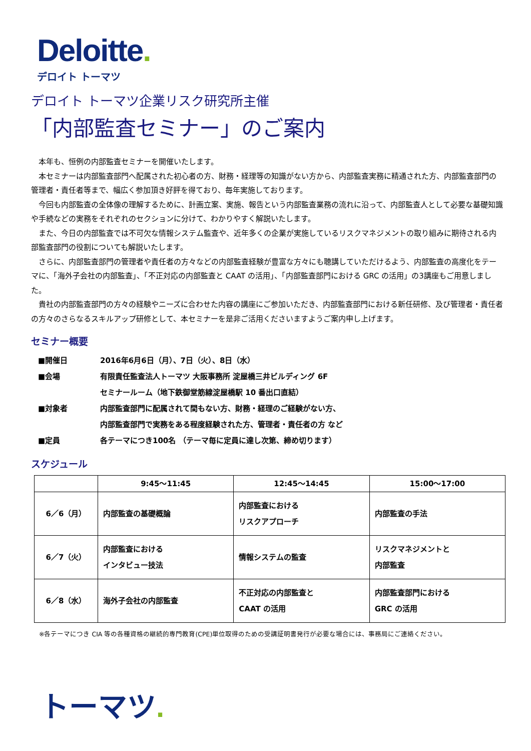Deloitte.
デロイト トーマツ
デロイト トーマツ企業リスク研究所主催
「内部監査セミナー」のご案内
本年も、恒例の内部監査セミナーを開催いたします。
本セミナーは内部監査部門へ配属された初心者の方、財務・経理等の知識がない方から、内部監査実務に精通された方、内部監査部門の管理者・責任者等まで、幅広く参加頂き好評を得ており、毎年実施しております。
今回も内部監査の全体像の理解するために、計画立案、実施、報告という内部監査業務の流れに沿って、内部監査人として必要な基礎知識や手続などの実務をそれぞれのセクションに分けて、わかりやすく解説いたします。
また、今日の内部監査では不可欠な情報システム監査や、近年多くの企業が実施しているリスクマネジメントの取り組みに期待される内部監査部門の役割についても解説いたします。
さらに、内部監査部門の管理者や責任者の方々などの内部監査経験が豊富な方々にも聴講していただけるよう、内部監査の高度化をテーマに、「海外子会社の内部監査」、「不正対応の内部監査と CAAT の活用」、「内部監査部門における GRC の活用」の3講座もご用意しました。
貴社の内部監査部門の方々の経験やニーズに合わせた内容の講座にご参加いただき、内部監査部門における新任研修、及び管理者・責任者の方々のさらなるスキルアップ研修として、本セミナーを是非ご活用くださいますようご案内申し上げます。
セミナー概要
■開催日 2016年6月6日（月）、7日（火）、8日（水）
■会場 有限責任監査法人トーマツ 大阪事務所 淀屋橋三井ビルディング 6F
セミナールーム（地下鉄御堂筋線淀屋橋駅 10 番出口直結）
■対象者 内部監査部門に配属されて間もない方、財務・経理のご経験がない方、
内部監査部門で実務をある程度経験された方、管理者・責任者の方 など
■定員 各テーマにつき100名 （テーマ毎に定員に達し次第、締め切ります）
スケジュール
| | 9:45～11:45 | 12:45～14:45 | 15:00～17:00 |
| --- | --- | --- | --- |
| 6／6（月） | 内部監査の基礎概論 | 内部監査における リスクアプローチ | 内部監査の手法 |
| 6／7（火） | 内部監査における インタビュー技法 | 情報システムの監査 | リスクマネジメントと 内部監査 |
| 6／8（水） | 海外子会社の内部監査 | 不正対応の内部監査と CAAT の活用 | 内部監査部門における GRC の活用 |
※各テーマにつき CIA 等の各種資格の継続的専門教育(CPE)単位取得のための受講証明書発行が必要な場合には、事務局にご連絡ください。
トーマツ.